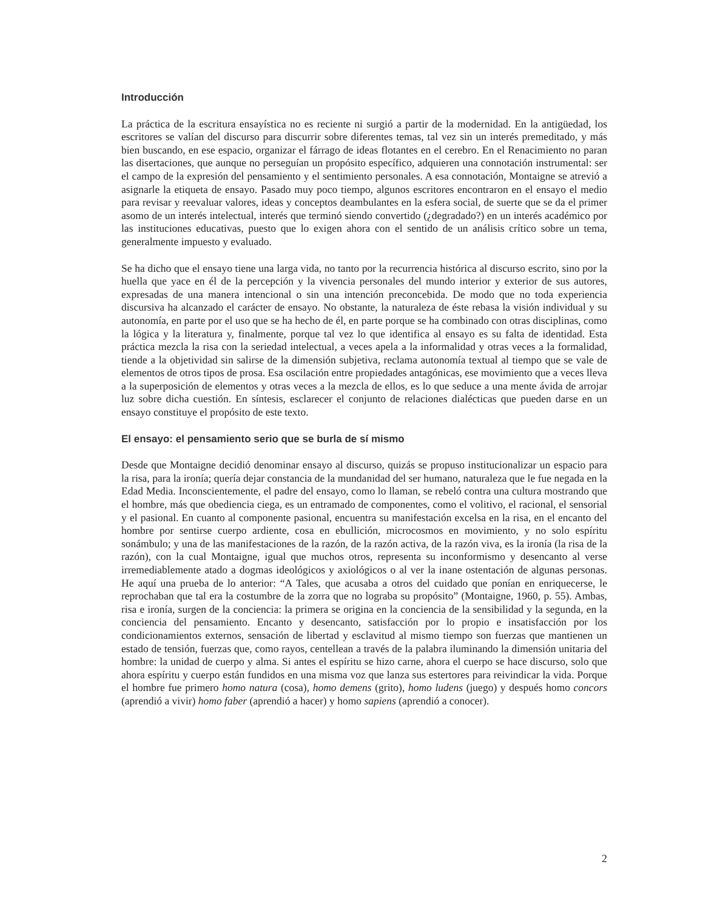Introducción
La práctica de la escritura ensayística no es reciente ni surgió a partir de la modernidad. En la antigüedad, los escritores se valían del discurso para discurrir sobre diferentes temas, tal vez sin un interés premeditado, y más bien buscando, en ese espacio, organizar el fárrago de ideas flotantes en el cerebro. En el Renacimiento no paran las disertaciones, que aunque no perseguían un propósito específico, adquieren una connotación instrumental: ser el campo de la expresión del pensamiento y el sentimiento personales. A esa connotación, Montaigne se atrevió a asignarle la etiqueta de ensayo. Pasado muy poco tiempo, algunos escritores encontraron en el ensayo el medio para revisar y reevaluar valores, ideas y conceptos deambulantes en la esfera social, de suerte que se da el primer asomo de un interés intelectual, interés que terminó siendo convertido (¿degradado?) en un interés académico por las instituciones educativas, puesto que lo exigen ahora con el sentido de un análisis crítico sobre un tema, generalmente impuesto y evaluado.
Se ha dicho que el ensayo tiene una larga vida, no tanto por la recurrencia histórica al discurso escrito, sino por la huella que yace en él de la percepción y la vivencia personales del mundo interior y exterior de sus autores, expresadas de una manera intencional o sin una intención preconcebida. De modo que no toda experiencia discursiva ha alcanzado el carácter de ensayo. No obstante, la naturaleza de éste rebasa la visión individual y su autonomía, en parte por el uso que se ha hecho de él, en parte porque se ha combinado con otras disciplinas, como la lógica y la literatura y, finalmente, porque tal vez lo que identifica al ensayo es su falta de identidad. Esta práctica mezcla la risa con la seriedad intelectual, a veces apela a la informalidad y otras veces a la formalidad, tiende a la objetividad sin salirse de la dimensión subjetiva, reclama autonomía textual al tiempo que se vale de elementos de otros tipos de prosa. Esa oscilación entre propiedades antagónicas, ese movimiento que a veces lleva a la superposición de elementos y otras veces a la mezcla de ellos, es lo que seduce a una mente ávida de arrojar luz sobre dicha cuestión. En síntesis, esclarecer el conjunto de relaciones dialécticas que pueden darse en un ensayo constituye el propósito de este texto.
El ensayo: el pensamiento serio que se burla de sí mismo
Desde que Montaigne decidió denominar ensayo al discurso, quizás se propuso institucionalizar un espacio para la risa, para la ironía; quería dejar constancia de la mundanidad del ser humano, naturaleza que le fue negada en la Edad Media. Inconscientemente, el padre del ensayo, como lo llaman, se rebeló contra una cultura mostrando que el hombre, más que obediencia ciega, es un entramado de componentes, como el volitivo, el racional, el sensorial y el pasional. En cuanto al componente pasional, encuentra su manifestación excelsa en la risa, en el encanto del hombre por sentirse cuerpo ardiente, cosa en ebullición, microcosmos en movimiento, y no solo espíritu sonámbulo; y una de las manifestaciones de la razón, de la razón activa, de la razón viva, es la ironía (la risa de la razón), con la cual Montaigne, igual que muchos otros, representa su inconformismo y desencanto al verse irremediablemente atado a dogmas ideológicos y axiológicos o al ver la inane ostentación de algunas personas. He aquí una prueba de lo anterior: “A Tales, que acusaba a otros del cuidado que ponían en enriquecerse, le reprochaban que tal era la costumbre de la zorra que no lograba su propósito” (Montaigne, 1960, p. 55). Ambas, risa e ironía, surgen de la conciencia: la primera se origina en la conciencia de la sensibilidad y la segunda, en la conciencia del pensamiento. Encanto y desencanto, satisfacción por lo propio e insatisfacción por los condicionamientos externos, sensación de libertad y esclavitud al mismo tiempo son fuerzas que mantienen un estado de tensión, fuerzas que, como rayos, centellean a través de la palabra iluminando la dimensión unitaria del hombre: la unidad de cuerpo y alma. Si antes el espíritu se hizo carne, ahora el cuerpo se hace discurso, solo que ahora espíritu y cuerpo están fundidos en una misma voz que lanza sus estertores para reivindicar la vida. Porque el hombre fue primero homo natura (cosa), homo demens (grito), homo ludens (juego) y después homo concors (aprendió a vivir) homo faber (aprendió a hacer) y homo sapiens (aprendió a conocer).
2